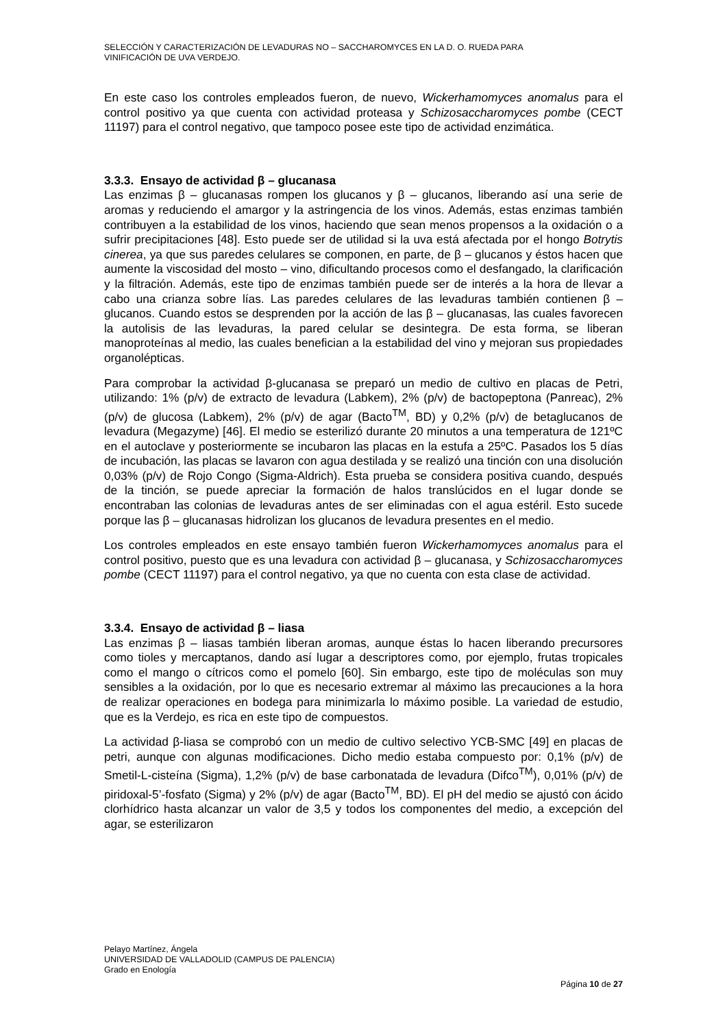SELECCIÓN Y CARACTERIZACIÓN DE LEVADURAS NO – SACCHAROMYCES EN LA D. O. RUEDA PARA
VINIFICACIÓN DE UVA VERDEJO.
En este caso los controles empleados fueron, de nuevo, Wickerhamomyces anomalus para el control positivo ya que cuenta con actividad proteasa y Schizosaccharomyces pombe (CECT 11197) para el control negativo, que tampoco posee este tipo de actividad enzimática.
3.3.3. Ensayo de actividad β – glucanasa
Las enzimas β – glucanasas rompen los glucanos y β – glucanos, liberando así una serie de aromas y reduciendo el amargor y la astringencia de los vinos. Además, estas enzimas también contribuyen a la estabilidad de los vinos, haciendo que sean menos propensos a la oxidación o a sufrir precipitaciones [48]. Esto puede ser de utilidad si la uva está afectada por el hongo Botrytis cinerea, ya que sus paredes celulares se componen, en parte, de β – glucanos y éstos hacen que aumente la viscosidad del mosto – vino, dificultando procesos como el desfangado, la clarificación y la filtración. Además, este tipo de enzimas también puede ser de interés a la hora de llevar a cabo una crianza sobre lías. Las paredes celulares de las levaduras también contienen β – glucanos. Cuando estos se desprenden por la acción de las β – glucanasas, las cuales favorecen la autolisis de las levaduras, la pared celular se desintegra. De esta forma, se liberan manoproteínas al medio, las cuales benefician a la estabilidad del vino y mejoran sus propiedades organolépticas.
Para comprobar la actividad β-glucanasa se preparó un medio de cultivo en placas de Petri, utilizando: 1% (p/v) de extracto de levadura (Labkem), 2% (p/v) de bactopeptona (Panreac), 2% (p/v) de glucosa (Labkem), 2% (p/v) de agar (Bacto<sup>TM</sup>, BD) y 0,2% (p/v) de betaglucanos de levadura (Megazyme) [46]. El medio se esterilizó durante 20 minutos a una temperatura de 121ºC en el autoclave y posteriormente se incubaron las placas en la estufa a 25ºC. Pasados los 5 días de incubación, las placas se lavaron con agua destilada y se realizó una tinción con una disolución 0,03% (p/v) de Rojo Congo (Sigma-Aldrich). Esta prueba se considera positiva cuando, después de la tinción, se puede apreciar la formación de halos translúcidos en el lugar donde se encontraban las colonias de levaduras antes de ser eliminadas con el agua estéril. Esto sucede porque las β – glucanasas hidrolizan los glucanos de levadura presentes en el medio.
Los controles empleados en este ensayo también fueron Wickerhamomyces anomalus para el control positivo, puesto que es una levadura con actividad β – glucanasa, y Schizosaccharomyces pombe (CECT 11197) para el control negativo, ya que no cuenta con esta clase de actividad.
3.3.4. Ensayo de actividad β – liasa
Las enzimas β – liasas también liberan aromas, aunque éstas lo hacen liberando precursores como tioles y mercaptanos, dando así lugar a descriptores como, por ejemplo, frutas tropicales como el mango o cítricos como el pomelo [60]. Sin embargo, este tipo de moléculas son muy sensibles a la oxidación, por lo que es necesario extremar al máximo las precauciones a la hora de realizar operaciones en bodega para minimizarla lo máximo posible. La variedad de estudio, que es la Verdejo, es rica en este tipo de compuestos.
La actividad β-liasa se comprobó con un medio de cultivo selectivo YCB-SMC [49] en placas de petri, aunque con algunas modificaciones. Dicho medio estaba compuesto por: 0,1% (p/v) de Smetil-L-cisteína (Sigma), 1,2% (p/v) de base carbonatada de levadura (Difco<sup>TM</sup>), 0,01% (p/v) de piridoxal-5’-fosfato (Sigma) y 2% (p/v) de agar (Bacto<sup>TM</sup>, BD). El pH del medio se ajustó con ácido clorhídrico hasta alcanzar un valor de 3,5 y todos los componentes del medio, a excepción del agar, se esterilizaron
Pelayo Martínez, Ángela
UNIVERSIDAD DE VALLADOLID (CAMPUS DE PALENCIA)
Grado en Enología
Página 10 de 27